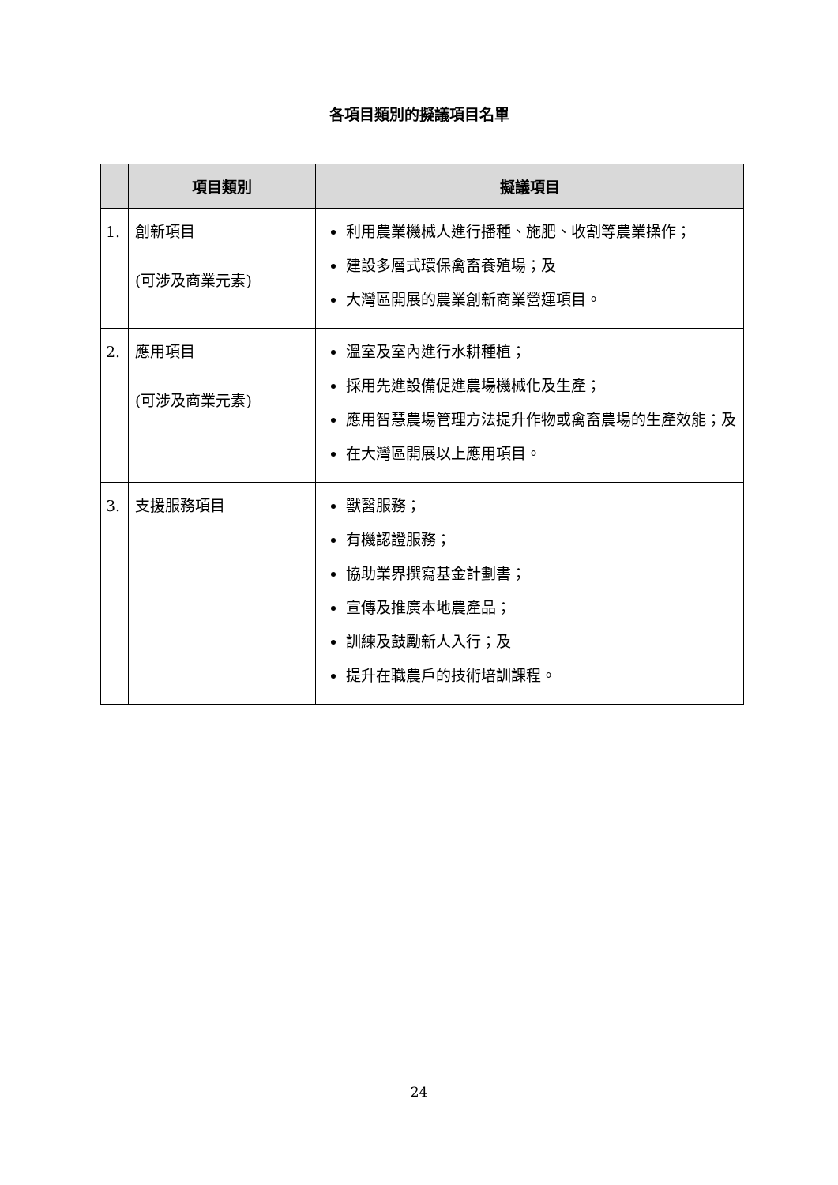各項目類別的擬議項目名單
| | 項目類別 | 擬議項目 |
| --- | --- | --- |
| 1. | 創新項目 (可涉及商業元素) | 利用農業機械人進行播種、施肥、收割等農業操作； 建設多層式環保禽畜養殖場；及 大灣區開展的農業創新商業營運項目。 |
| 2. | 應用項目 (可涉及商業元素) | 溫室及室內進行水耕種植； 採用先進設備促進農場機械化及生產； 應用智慧農場管理方法提升作物或禽畜農場的生產效能；及 在大灣區開展以上應用項目。 |
| 3. | 支援服務項目 | 獸醫服務； 有機認證服務； 協助業界撰寫基金計劃書； 宣傳及推廣本地農產品； 訓練及鼓勵新人入行；及 提升在職農戶的技術培訓課程。 |
24